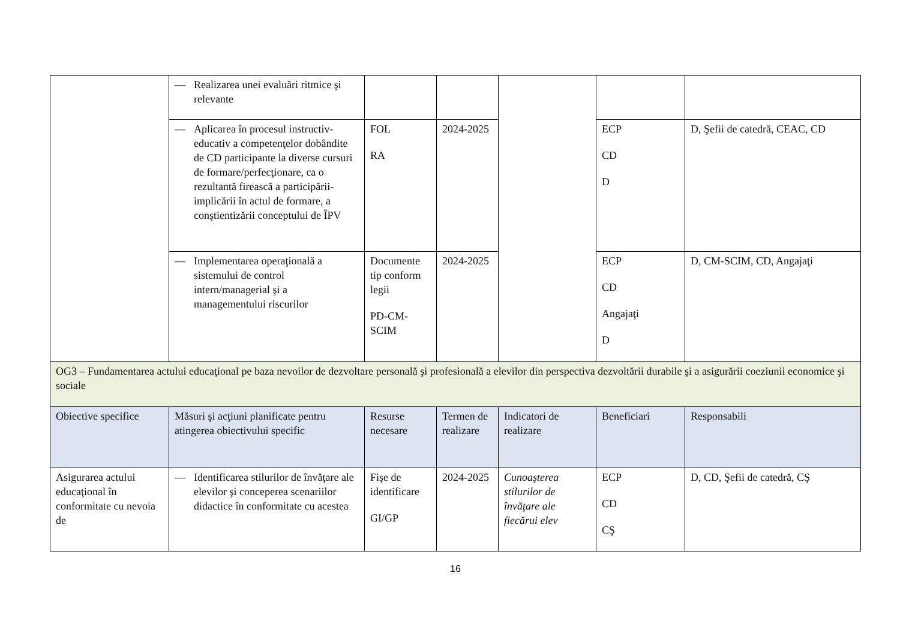| | — Realizarea unei evaluări ritmice şi relevante | | | | | |
| | — Aplicarea în procesul instructiv-educativ a competenţelor dobândite de CD participante la diverse cursuri de formare/perfecţionare, ca o rezultantă firească a participării-implicării în actul de formare, a conştientizării conceptului de ÎPV | FOL RA | 2024-2025 | | ECP CD D | D, Şefii de catedră, CEAC, CD |
| | — Implementarea operaţională a sistemului de control intern/managerial şi a managementului riscurilor | Documente tip conform legii PD-CM-SCIM | 2024-2025 | | ECP CD Angajaţi D | D, CM-SCIM, CD, Angajaţi |
| OG3 – Fundamentarea actului educaţional pe baza nevoilor de dezvoltare personală şi profesională a elevilor din perspectiva dezvoltării durabile şi a asigurării coeziunii economice şi sociale | | | | | | |
| Obiective specifice | Măsuri şi acţiuni planificate pentru atingerea obiectivului specific | Resurse necesare | Termen de realizare | Indicatori de realizare | Beneficiari | Responsabili |
| Asigurarea actului educaţional în conformitate cu nevoia de | — Identificarea stilurilor de învăţare ale elevilor şi conceperea scenariilor didactice în conformitate cu acestea | Fişe de identificare GI/GP | 2024-2025 | Cunoaşterea stilurilor de învăţare ale fiecărui elev | ECP CD CŞ | D, CD, Şefii de catedră, CŞ |
16